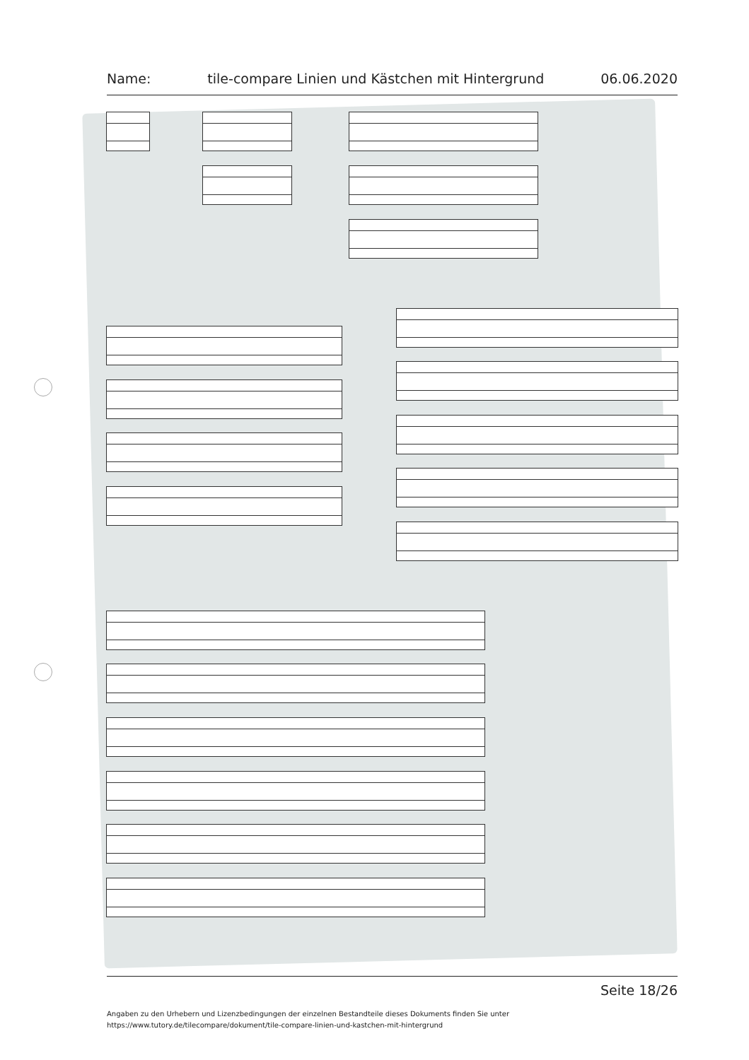Name: tile-compare Linien und Kästchen mit Hintergrund 06.06.2020
Seite 18/26
Angaben zu den Urhebern und Lizenzbedingungen der einzelnen Bestandteile dieses Dokuments finden Sie unter
https://www.tutory.de/tilecompare/dokument/tile-compare-linien-und-kastchen-mit-hintergrund